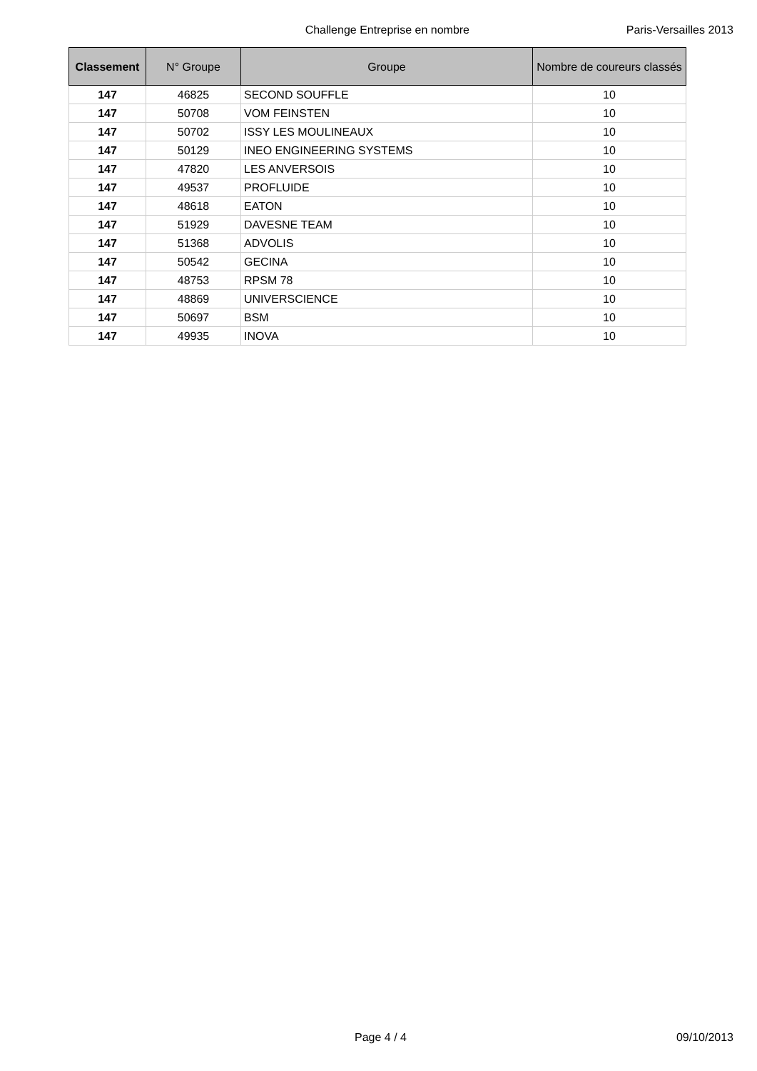Challenge Entreprise en nombre Paris-Versailles 2013
| Classement | N° Groupe | Groupe | Nombre de coureurs classés |
| --- | --- | --- | --- |
| 147 | 46825 | SECOND SOUFFLE | 10 |
| 147 | 50708 | VOM FEINSTEN | 10 |
| 147 | 50702 | ISSY LES MOULINEAUX | 10 |
| 147 | 50129 | INEO ENGINEERING SYSTEMS | 10 |
| 147 | 47820 | LES ANVERSOIS | 10 |
| 147 | 49537 | PROFLUIDE | 10 |
| 147 | 48618 | EATON | 10 |
| 147 | 51929 | DAVESNE TEAM | 10 |
| 147 | 51368 | ADVOLIS | 10 |
| 147 | 50542 | GECINA | 10 |
| 147 | 48753 | RPSM 78 | 10 |
| 147 | 48869 | UNIVERSCIENCE | 10 |
| 147 | 50697 | BSM | 10 |
| 147 | 49935 | INOVA | 10 |
Page 4 / 4 09/10/2013